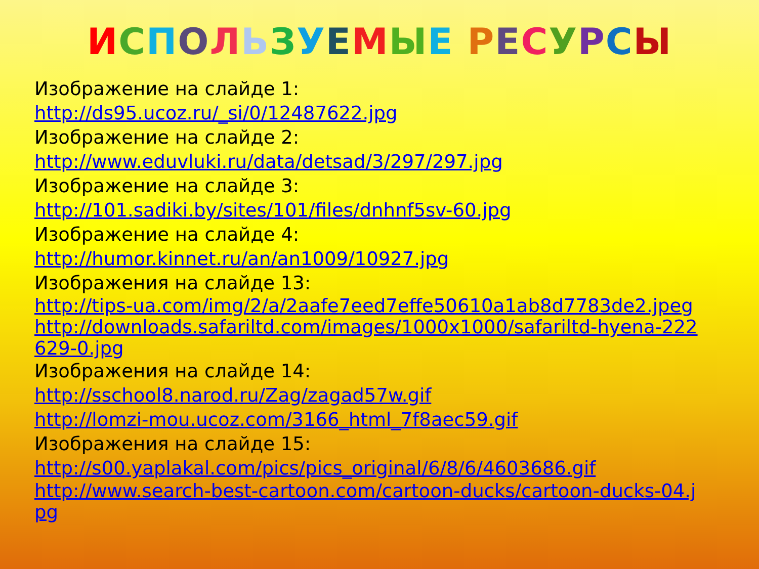ИСПОЛЬЗУЕМЫЕ РЕСУРСЫ
Изображение на слайде 1:
http://ds95.ucoz.ru/_si/0/12487622.jpg
Изображение на слайде 2:
http://www.eduvluki.ru/data/detsad/3/297/297.jpg
Изображение на слайде 3:
http://101.sadiki.by/sites/101/files/dnhnf5sv-60.jpg
Изображение на слайде 4:
http://humor.kinnet.ru/an/an1009/10927.jpg
Изображения на слайде 13:
http://tips-ua.com/img/2/a/2aafe7eed7effe50610a1ab8d7783de2.jpeg
http://downloads.safariltd.com/images/1000x1000/safariltd-hyena-222629-0.jpg
Изображения на слайде 14:
http://sschool8.narod.ru/Zag/zagad57w.gif
http://lomzi-mou.ucoz.com/3166_html_7f8aec59.gif
Изображения на слайде 15:
http://s00.yaplakal.com/pics/pics_original/6/8/6/4603686.gif
http://www.search-best-cartoon.com/cartoon-ducks/cartoon-ducks-04.jpg